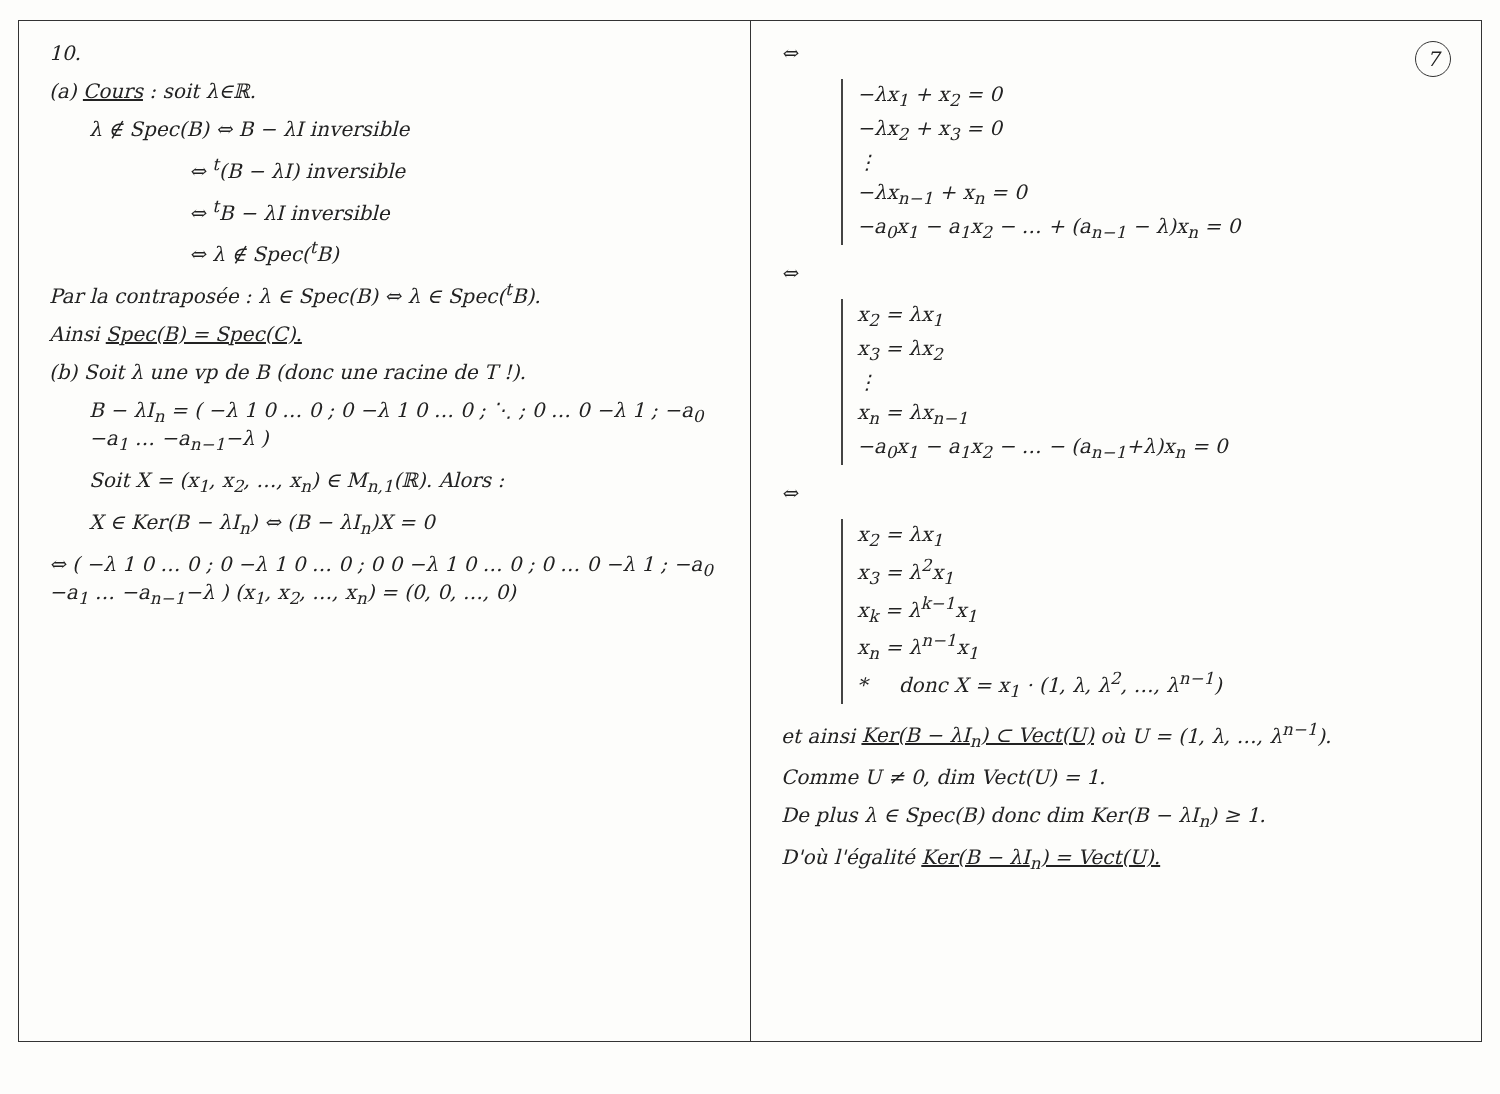10.
(a) Cours : soit λ∈ℝ.
λ ∉ Spec(B) ⇔ B − λI inversible
⇔ <sup>t</sup>(B − λI) inversible
⇔ <sup>t</sup>B − λI inversible
⇔ λ ∉ Spec(<sup>t</sup>B)
Par la contraposée : λ ∈ Spec(B) ⇔ λ ∈ Spec(<sup>t</sup>B).
Ainsi Spec(B) = Spec(C).
(b) Soit λ une vp de B (donc une racine de T !).
B − λI<sub>n</sub> = ( −λ 1 0 … 0 ; 0 −λ 1 0 … 0 ; ⋱ ; 0 … 0 −λ 1 ; −a<sub>0</sub> −a<sub>1</sub> … −a<sub>n−1</sub>−λ )
Soit X = (x<sub>1</sub>, x<sub>2</sub>, …, x<sub>n</sub>) ∈ M<sub>n,1</sub>(ℝ). Alors :
X ∈ Ker(B − λI<sub>n</sub>) ⇔ (B − λI<sub>n</sub>)X = 0
⇔ ( −λ 1 0 … 0 ; 0 −λ 1 0 … 0 ; 0 0 −λ 1 0 … 0 ; 0 … 0 −λ 1 ; −a<sub>0</sub> −a<sub>1</sub> … −a<sub>n−1</sub>−λ ) (x<sub>1</sub>, x<sub>2</sub>, …, x<sub>n</sub>) = (0, 0, …, 0)
7
⇔
−λx<sub>1</sub> + x<sub>2</sub> = 0
−λx<sub>2</sub> + x<sub>3</sub> = 0
⋮
−λx<sub>n−1</sub> + x<sub>n</sub> = 0
−a<sub>0</sub>x<sub>1</sub> − a<sub>1</sub>x<sub>2</sub> − … + (a<sub>n−1</sub> − λ)x<sub>n</sub> = 0
⇔
x<sub>2</sub> = λx<sub>1</sub>
x<sub>3</sub> = λx<sub>2</sub>
⋮
x<sub>n</sub> = λx<sub>n−1</sub>
−a<sub>0</sub>x<sub>1</sub> − a<sub>1</sub>x<sub>2</sub> − … − (a<sub>n−1</sub>+λ)x<sub>n</sub> = 0
⇔
x<sub>2</sub> = λx<sub>1</sub>
x<sub>3</sub> = λ<sup>2</sup>x<sub>1</sub>
x<sub>k</sub> = λ<sup>k−1</sup>x<sub>1</sub>
x<sub>n</sub> = λ<sup>n−1</sup>x<sub>1</sub>
* donc X = x<sub>1</sub> · (1, λ, λ<sup>2</sup>, …, λ<sup>n−1</sup>)
et ainsi Ker(B − λI<sub>n</sub>) ⊂ Vect(U) où U = (1, λ, …, λ<sup>n−1</sup>).
Comme U ≠ 0, dim Vect(U) = 1.
De plus λ ∈ Spec(B) donc dim Ker(B − λI<sub>n</sub>) ≥ 1.
D'où l'égalité Ker(B − λI<sub>n</sub>) = Vect(U).